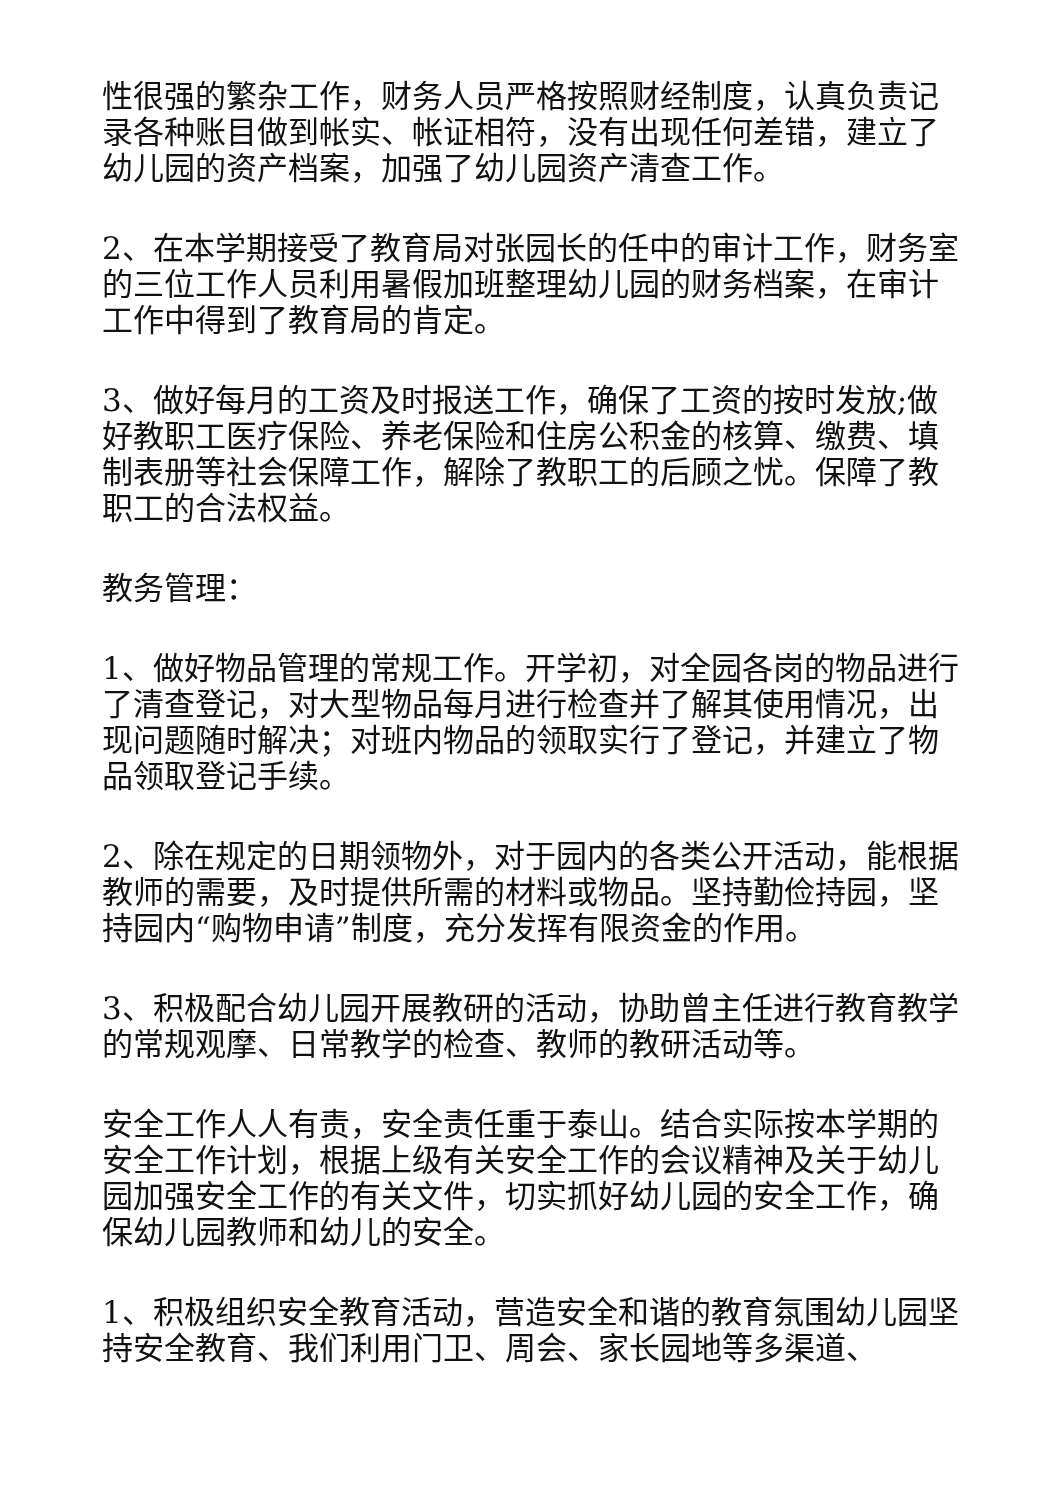性很强的繁杂工作，财务人员严格按照财经制度，认真负责记录各种账目做到帐实、帐证相符，没有出现任何差错，建立了幼儿园的资产档案，加强了幼儿园资产清查工作。
2、在本学期接受了教育局对张园长的任中的审计工作，财务室的三位工作人员利用暑假加班整理幼儿园的财务档案，在审计工作中得到了教育局的肯定。
3、做好每月的工资及时报送工作，确保了工资的按时发放;做好教职工医疗保险、养老保险和住房公积金的核算、缴费、填制表册等社会保障工作，解除了教职工的后顾之忧。保障了教职工的合法权益。
教务管理：
1、做好物品管理的常规工作。开学初，对全园各岗的物品进行了清查登记，对大型物品每月进行检查并了解其使用情况，出现问题随时解决；对班内物品的领取实行了登记，并建立了物品领取登记手续。
2、除在规定的日期领物外，对于园内的各类公开活动，能根据教师的需要，及时提供所需的材料或物品。坚持勤俭持园，坚持园内“购物申请”制度，充分发挥有限资金的作用。
3、积极配合幼儿园开展教研的活动，协助曾主任进行教育教学的常规观摩、日常教学的检查、教师的教研活动等。
安全工作人人有责，安全责任重于泰山。结合实际按本学期的安全工作计划，根据上级有关安全工作的会议精神及关于幼儿园加强安全工作的有关文件，切实抓好幼儿园的安全工作，确保幼儿园教师和幼儿的安全。
1、积极组织安全教育活动，营造安全和谐的教育氛围幼儿园坚持安全教育、我们利用门卫、周会、家长园地等多渠道、